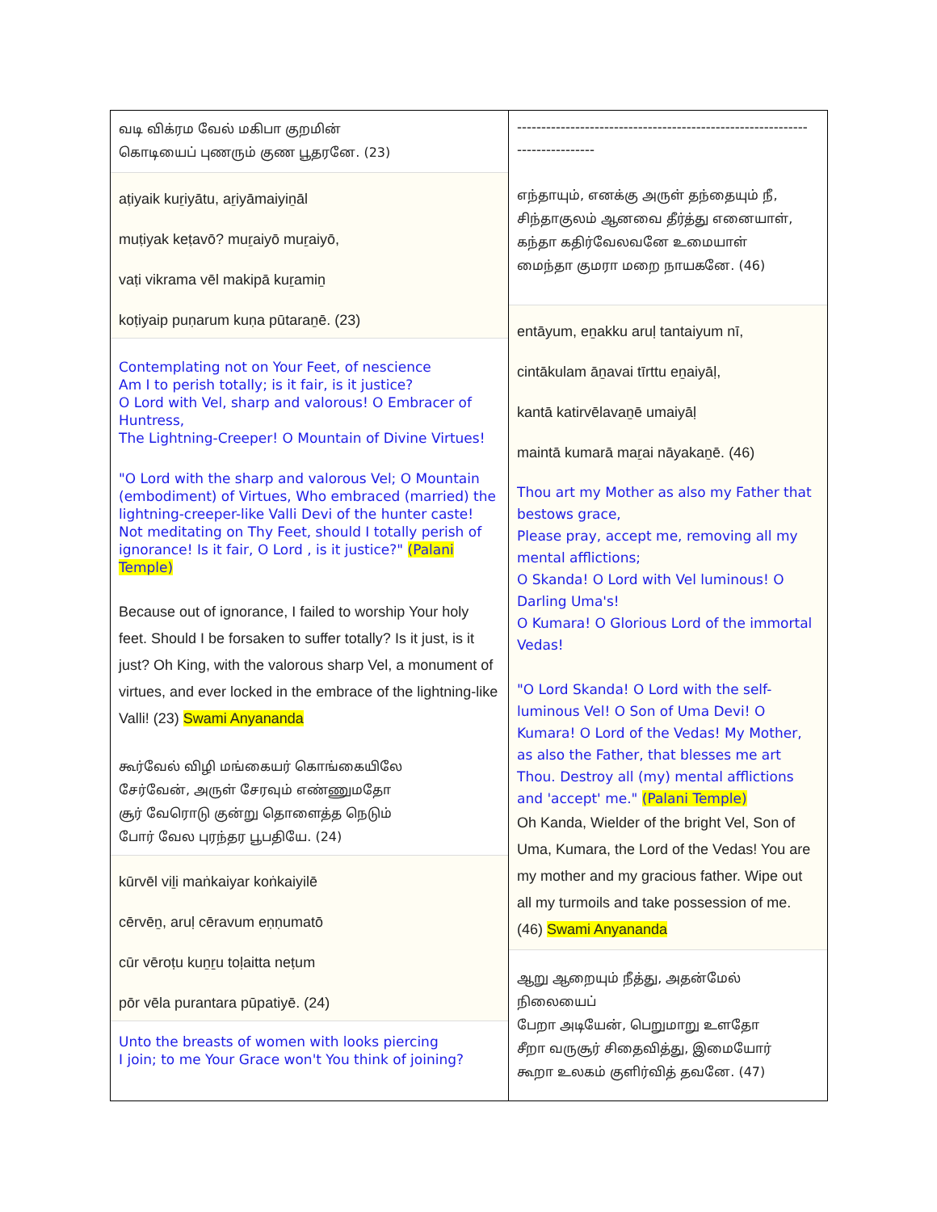வடி விக்ரம வேல் மகிபா குறமின்
கொடியைப் புணரும் குண பூதரனே. (23)
aṭiyaik kuṟiyātu, aṟiyāmaiyiṉāl
muṭiyak keṭavō? muṟaiyō muṟaiyō,
vaṭi vikrama vēl makipā kuṟamiṉ
koṭiyaip puṇarum kuṇa pūtaraṉē. (23)
Contemplating not on Your Feet, of nescience
Am I to perish totally; is it fair, is it justice?
O Lord with Vel, sharp and valorous! O Embracer of Huntress,
The Lightning-Creeper! O Mountain of Divine Virtues!
"O Lord with the sharp and valorous Vel; O Mountain (embodiment) of Virtues, Who embraced (married) the lightning-creeper-like Valli Devi of the hunter caste! Not meditating on Thy Feet, should I totally perish of ignorance! Is it fair, O Lord , is it justice?" (Palani Temple)
Because out of ignorance, I failed to worship Your holy feet. Should I be forsaken to suffer totally? Is it just, is it just? Oh King, with the valorous sharp Vel, a monument of virtues, and ever locked in the embrace of the lightning-like Valli! (23) Swami Anyananda
கூர்வேல் விழி மங்கையர் கொங்கையிலே
சேர்வேன், அருள் சேரவும் எண்ணுமதோ
சூர் வேரொடு குன்று தொளைத்த நெடும்
போர் வேல புரந்தர பூபதியே. (24)
kūrvēl viḻi maṅkaiyar koṅkaiyilē
cērvēṉ, aruḷ cēravum eṇṇumatō
cūr vēroṭu kuṉṟu toḷaitta neṭum
pōr vēla purantara pūpatiyē. (24)
Unto the breasts of women with looks piercing
I join; to me Your Grace won't You think of joining?
------------------------------------------------------------
----------------
எந்தாயும், எனக்கு அருள் தந்தையும் நீ,
சிந்தாகுலம் ஆனவை தீர்த்து எனையாள்,
கந்தா கதிர்வேலவனே உமையாள்
மைந்தா குமரா மறை நாயகனே. (46)
entāyum, eṉakku aruḷ tantaiyum nī,
cintākulam āṉavai tīrttu eṉaiyāḷ,
kantā katirvēlavaṉē umaiyāḷ
maintā kumarā maṟai nāyakaṉē. (46)
Thou art my Mother as also my Father that bestows grace,
Please pray, accept me, removing all my mental afflictions;
O Skanda! O Lord with Vel luminous! O Darling Uma's!
O Kumara! O Glorious Lord of the immortal Vedas!
"O Lord Skanda! O Lord with the self-luminous Vel! O Son of Uma Devi! O Kumara! O Lord of the Vedas! My Mother, as also the Father, that blesses me art Thou. Destroy all (my) mental afflictions and 'accept' me." (Palani Temple)
Oh Kanda, Wielder of the bright Vel, Son of Uma, Kumara, the Lord of the Vedas! You are my mother and my gracious father. Wipe out all my turmoils and take possession of me. (46) Swami Anyananda
ஆறு ஆறையும் நீத்து, அதன்மேல்
நிலையைப்
பேறா அடியேன், பெறுமாறு உளதோ
சீறா வருசூர் சிதைவித்து, இமையோர்
கூறா உலகம் குளிர்வித் தவனே. (47)